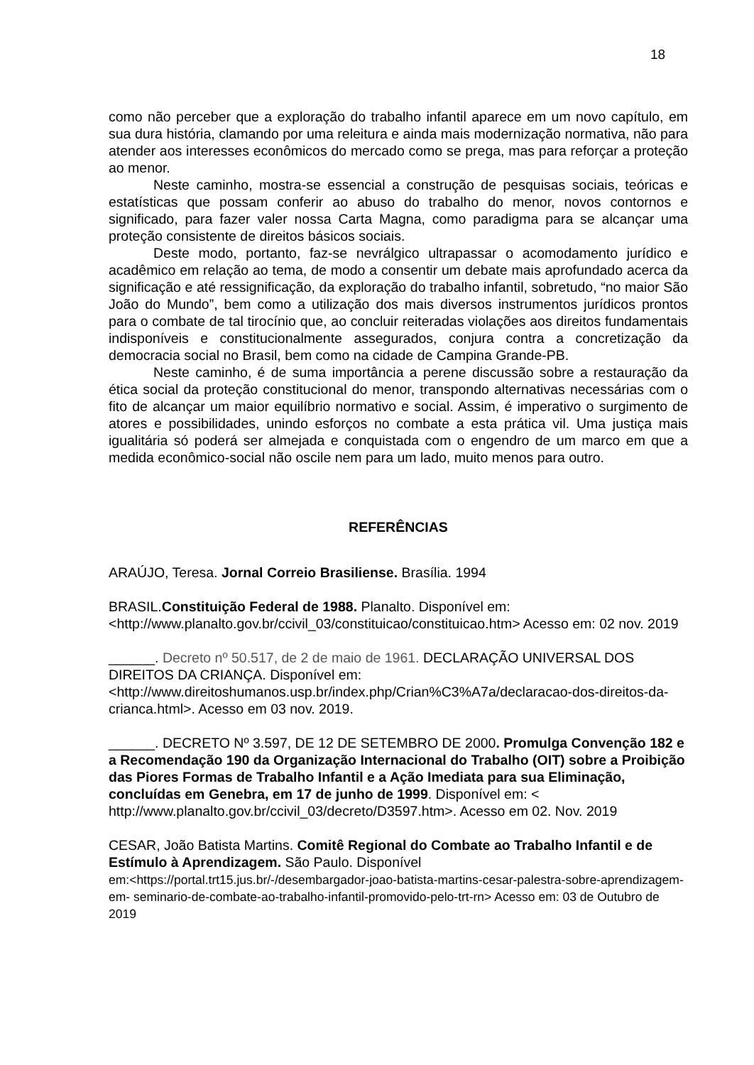18
como não perceber que a exploração do trabalho infantil aparece em um novo capítulo, em sua dura história, clamando por uma releitura e ainda mais modernização normativa, não para atender aos interesses econômicos do mercado como se prega, mas para reforçar a proteção ao menor.
Neste caminho, mostra-se essencial a construção de pesquisas sociais, teóricas e estatísticas que possam conferir ao abuso do trabalho do menor, novos contornos e significado, para fazer valer nossa Carta Magna, como paradigma para se alcançar uma proteção consistente de direitos básicos sociais.
Deste modo, portanto, faz-se nevrálgico ultrapassar o acomodamento jurídico e acadêmico em relação ao tema, de modo a consentir um debate mais aprofundado acerca da significação e até ressignificação, da exploração do trabalho infantil, sobretudo, “no maior São João do Mundo”, bem como a utilização dos mais diversos instrumentos jurídicos prontos para o combate de tal tirocínio que, ao concluir reiteradas violações aos direitos fundamentais indisponíveis e constitucionalmente assegurados, conjura contra a concretização da democracia social no Brasil, bem como na cidade de Campina Grande-PB.
Neste caminho, é de suma importância a perene discussão sobre a restauração da ética social da proteção constitucional do menor, transpondo alternativas necessárias com o fito de alcançar um maior equilíbrio normativo e social. Assim, é imperativo o surgimento de atores e possibilidades, unindo esforços no combate a esta prática vil. Uma justiça mais igualitária só poderá ser almejada e conquistada com o engendro de um marco em que a medida econômico-social não oscile nem para um lado, muito menos para outro.
REFERÊNCIAS
ARAÚJO, Teresa. Jornal Correio Brasiliense. Brasília. 1994
BRASIL.Constituição Federal de 1988. Planalto. Disponível em:
<http://www.planalto.gov.br/ccivil_03/constituicao/constituicao.htm> Acesso em: 02 nov. 2019
______. Decreto nº 50.517, de 2 de maio de 1961. DECLARAÇÃO UNIVERSAL DOS DIREITOS DA CRIANÇA. Disponível em:
<http://www.direitoshumanos.usp.br/index.php/Crian%C3%A7a/declaracao-dos-direitos-da-crianca.html>. Acesso em 03 nov. 2019.
______. DECRETO Nº 3.597, DE 12 DE SETEMBRO DE 2000. Promulga Convenção 182 e a Recomendação 190 da Organização Internacional do Trabalho (OIT) sobre a Proibição das Piores Formas de Trabalho Infantil e a Ação Imediata para sua Eliminação, concluídas em Genebra, em 17 de junho de 1999. Disponível em: < http://www.planalto.gov.br/ccivil_03/decreto/D3597.htm>. Acesso em 02. Nov. 2019
CESAR, João Batista Martins. Comitê Regional do Combate ao Trabalho Infantil e de Estímulo à Aprendizagem. São Paulo. Disponível
em:<https://portal.trt15.jus.br/-/desembargador-joao-batista-martins-cesar-palestra-sobre-aprendizagem-em- seminario-de-combate-ao-trabalho-infantil-promovido-pelo-trt-rn> Acesso em: 03 de Outubro de 2019